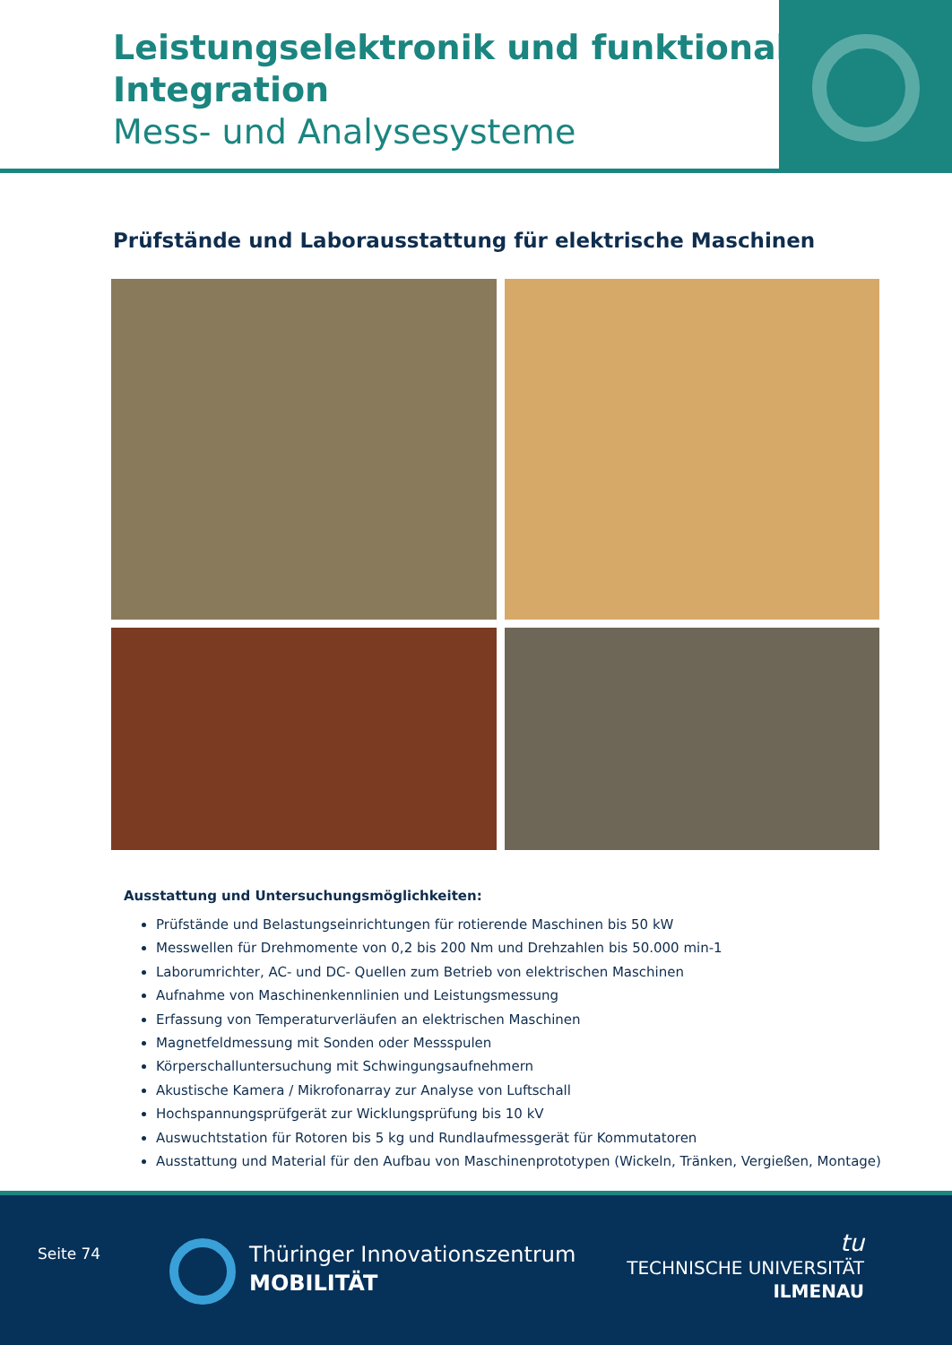Leistungselektronik und funktionale Integration
Mess- und Analysesysteme
Prüfstände und Laborausstattung für elektrische Maschinen
Ausstattung und Untersuchungsmöglichkeiten:
Prüfstände und Belastungseinrichtungen für rotierende Maschinen bis 50 kW
Messwellen für Drehmomente von 0,2 bis 200 Nm und Drehzahlen bis 50.000 min-1
Laborumrichter, AC- und DC- Quellen zum Betrieb von elektrischen Maschinen
Aufnahme von Maschinenkennlinien und Leistungsmessung
Erfassung von Temperaturverläufen an elektrischen Maschinen
Magnetfeldmessung mit Sonden oder Messspulen
Körperschalluntersuchung mit Schwingungsaufnehmern
Akustische Kamera / Mikrofonarray zur Analyse von Luftschall
Hochspannungsprüfgerät zur Wicklungsprüfung bis 10 kV
Auswuchtstation für Rotoren bis 5 kg und Rundlaufmessgerät für Kommutatoren
Ausstattung und Material für den Aufbau von Maschinenprototypen (Wickeln, Tränken, Vergießen, Montage)
Seite 74
Thüringer Innovationszentrum
MOBILITÄT
tu
TECHNISCHE UNIVERSITÄT
ILMENAU